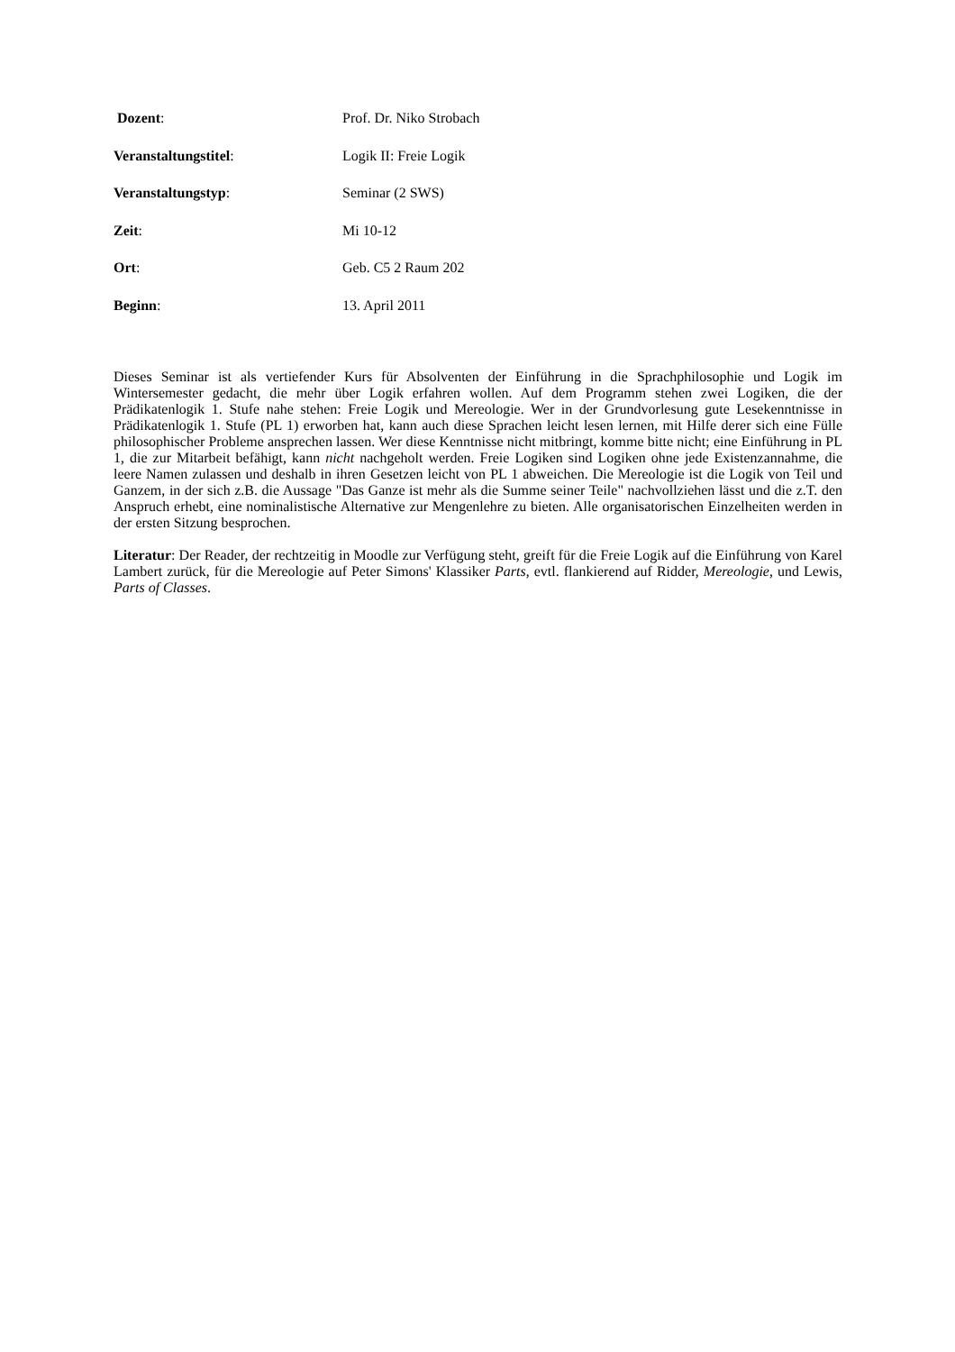Dozent: Prof. Dr. Niko Strobach
Veranstaltungstitel: Logik II: Freie Logik
Veranstaltungstyp: Seminar (2 SWS)
Zeit: Mi 10-12
Ort: Geb. C5 2 Raum 202
Beginn: 13. April 2011
Dieses Seminar ist als vertiefender Kurs für Absolventen der Einführung in die Sprachphilosophie und Logik im Wintersemester gedacht, die mehr über Logik erfahren wollen. Auf dem Programm stehen zwei Logiken, die der Prädikatenlogik 1. Stufe nahe stehen: Freie Logik und Mereologie. Wer in der Grundvorlesung gute Lesekennt­nisse in Prädikatenlogik 1. Stufe (PL 1) erworben hat, kann auch diese Sprachen leicht lesen lernen, mit Hilfe derer sich eine Fülle philosophischer Probleme ansprechen lassen. Wer diese Kenntnisse nicht mitbringt, komme bitte nicht; eine Einführung in PL 1, die zur Mitarbeit befähigt, kann nicht nachgeholt werden. Freie Logiken sind Logiken ohne jede Existenzannahme, die leere Namen zulassen und deshalb in ihren Gesetzen leicht von PL 1 abweichen. Die Mereologie ist die Logik von Teil und Ganzem, in der sich z.B. die Aussage "Das Ganze ist mehr als die Summe seiner Teile" nachvollziehen lässt und die z.T. den Anspruch erhebt, eine nominalistische Alternative zur Mengenlehre zu bieten. Alle organisatorischen Einzelheiten werden in der ersten Sitzung bespro­chen.
Literatur: Der Reader, der rechtzeitig in Moodle zur Verfügung steht, greift für die Freie Logik auf die Einfüh­rung von Karel Lambert zurück, für die Mereologie auf Peter Simons' Klassiker Parts, evtl. flankierend auf Rid­der, Mereologie, und Lewis, Parts of Classes.